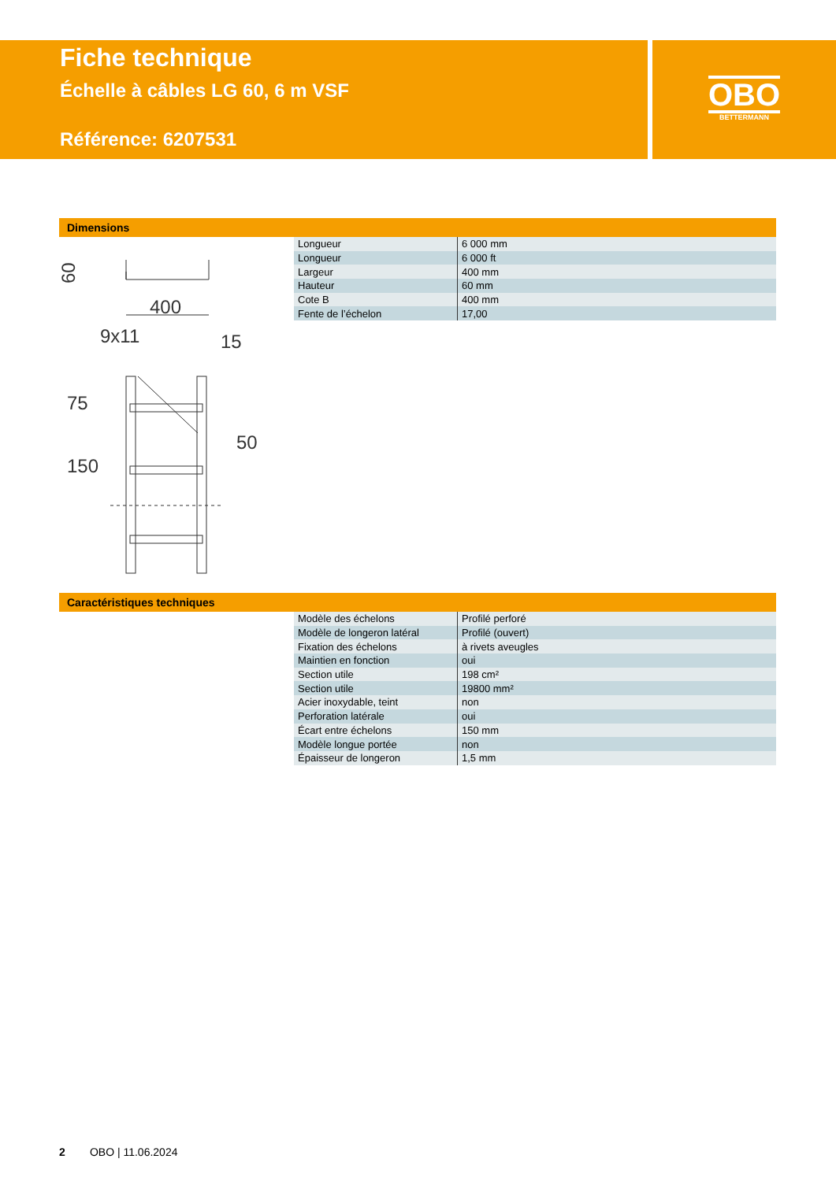Fiche technique
Échelle à câbles LG 60, 6 m VSF
Référence: 6207531
OBO
BETTERMANN
Dimensions
60
400
9x11
15
75
150
50
| Longueur | 6 000 mm |
| Longueur | 6 000 ft |
| Largeur | 400 mm |
| Hauteur | 60 mm |
| Cote B | 400 mm |
| Fente de l’échelon | 17,00 |
Caractéristiques techniques
| Modèle des échelons | Profilé perforé |
| Modèle de longeron latéral | Profilé (ouvert) |
| Fixation des échelons | à rivets aveugles |
| Maintien en fonction | oui |
| Section utile | 198 cm² |
| Section utile | 19800 mm² |
| Acier inoxydable, teint | non |
| Perforation latérale | oui |
| Écart entre échelons | 150 mm |
| Modèle longue portée | non |
| Épaisseur de longeron | 1,5 mm |
2 OBO | 11.06.2024